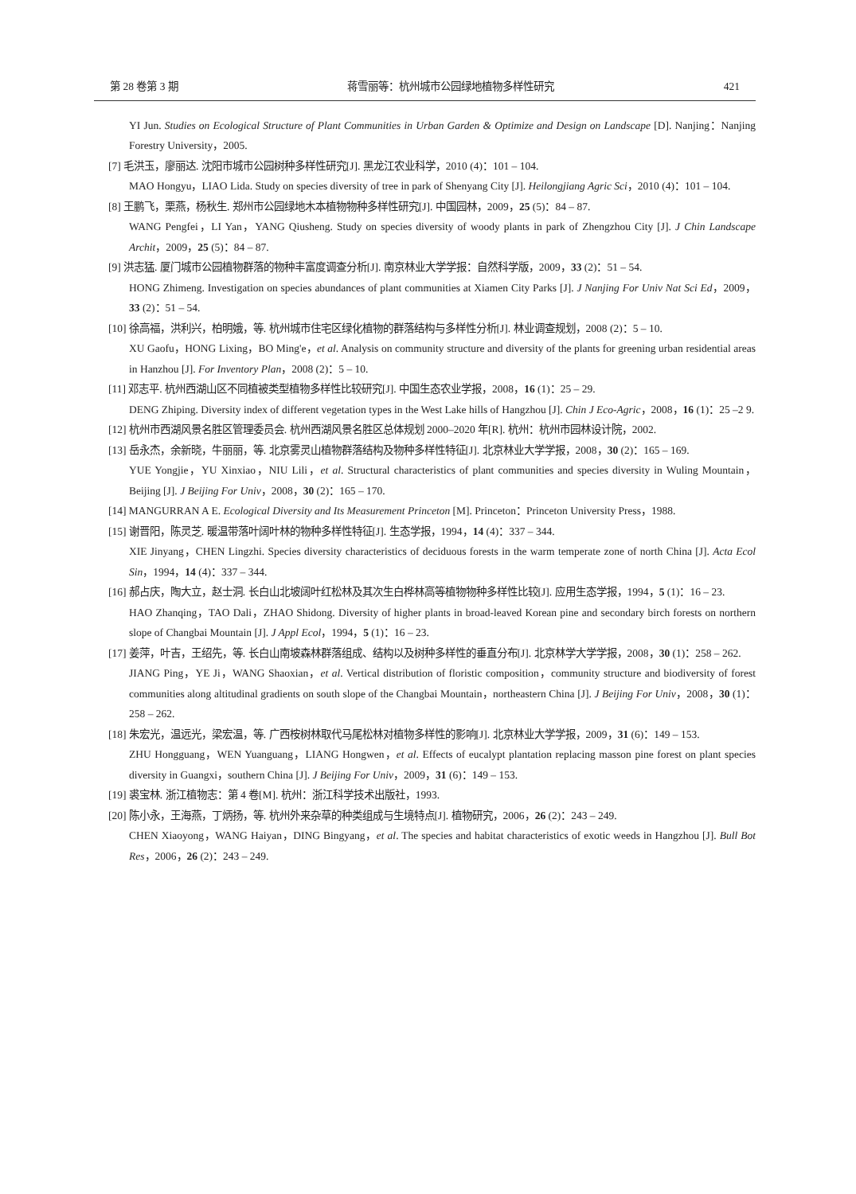第 28 卷第 3 期 蒋雪丽等：杭州城市公园绿地植物多样性研究 421
YI Jun. Studies on Ecological Structure of Plant Communities in Urban Garden & Optimize and Design on Landscape [D]. Nanjing：Nanjing Forestry University，2005.
[7] 毛洪玉，廖丽达. 沈阳市城市公园树种多样性研究[J]. 黑龙江农业科学，2010 (4)：101 – 104.
MAO Hongyu，LIAO Lida. Study on species diversity of tree in park of Shenyang City [J]. Heilongjiang Agric Sci，2010 (4)：101 – 104.
[8] 王鹏飞，栗燕，杨秋生. 郑州市公园绿地木本植物物种多样性研究[J]. 中国园林，2009，25 (5)：84 – 87.
WANG Pengfei，LI Yan，YANG Qiusheng. Study on species diversity of woody plants in park of Zhengzhou City [J]. J Chin Landscape Archit，2009，25 (5)：84 – 87.
[9] 洪志猛. 厦门城市公园植物群落的物种丰富度调查分析[J]. 南京林业大学学报：自然科学版，2009，33 (2)：51 – 54.
HONG Zhimeng. Investigation on species abundances of plant communities at Xiamen City Parks [J]. J Nanjing For Univ Nat Sci Ed，2009，33 (2)：51 – 54.
[10] 徐高福，洪利兴，柏明娥，等. 杭州城市住宅区绿化植物的群落结构与多样性分析[J]. 林业调查规划，2008 (2)：5 – 10.
XU Gaofu，HONG Lixing，BO Ming'e，et al. Analysis on community structure and diversity of the plants for greening urban residential areas in Hanzhou [J]. For Inventory Plan，2008 (2)：5 – 10.
[11] 邓志平. 杭州西湖山区不同植被类型植物多样性比较研究[J]. 中国生态农业学报，2008，16 (1)：25 – 29.
DENG Zhiping. Diversity index of different vegetation types in the West Lake hills of Hangzhou [J]. Chin J Eco-Agric，2008，16 (1)：25 –2 9.
[12] 杭州市西湖风景名胜区管理委员会. 杭州西湖风景名胜区总体规划 2000–2020 年[R]. 杭州：杭州市园林设计院，2002.
[13] 岳永杰，余新晓，牛丽丽，等. 北京雾灵山植物群落结构及物种多样性特征[J]. 北京林业大学学报，2008，30 (2)：165 – 169.
YUE Yongjie，YU Xinxiao，NIU Lili，et al. Structural characteristics of plant communities and species diversity in Wuling Mountain，Beijing [J]. J Beijing For Univ，2008，30 (2)：165 – 170.
[14] MANGURRAN A E. Ecological Diversity and Its Measurement Princeton [M]. Princeton：Princeton University Press，1988.
[15] 谢晋阳，陈灵芝. 暖温带落叶阔叶林的物种多样性特征[J]. 生态学报，1994，14 (4)：337 – 344.
XIE Jinyang，CHEN Lingzhi. Species diversity characteristics of deciduous forests in the warm temperate zone of north China [J]. Acta Ecol Sin，1994，14 (4)：337 – 344.
[16] 郝占庆，陶大立，赵士洞. 长白山北坡阔叶红松林及其次生白桦林高等植物物种多样性比较[J]. 应用生态学报，1994，5 (1)：16 – 23.
HAO Zhanqing，TAO Dali，ZHAO Shidong. Diversity of higher plants in broad-leaved Korean pine and secondary birch forests on northern slope of Changbai Mountain [J]. J Appl Ecol，1994，5 (1)：16 – 23.
[17] 姜萍，叶吉，王绍先，等. 长白山南坡森林群落组成、结构以及树种多样性的垂直分布[J]. 北京林学大学学报，2008，30 (1)：258 – 262.
JIANG Ping，YE Ji，WANG Shaoxian，et al. Vertical distribution of floristic composition，community structure and biodiversity of forest communities along altitudinal gradients on south slope of the Changbai Mountain，northeastern China [J]. J Beijing For Univ，2008，30 (1)：258 – 262.
[18] 朱宏光，温远光，梁宏温，等. 广西桉树林取代马尾松林对植物多样性的影响[J]. 北京林业大学学报，2009，31 (6)：149 – 153.
ZHU Hongguang，WEN Yuanguang，LIANG Hongwen，et al. Effects of eucalypt plantation replacing masson pine forest on plant species diversity in Guangxi，southern China [J]. J Beijing For Univ，2009，31 (6)：149 – 153.
[19] 裘宝林. 浙江植物志：第 4 卷[M]. 杭州：浙江科学技术出版社，1993.
[20] 陈小永，王海燕，丁炳扬，等. 杭州外来杂草的种类组成与生境特点[J]. 植物研究，2006，26 (2)：243 – 249.
CHEN Xiaoyong，WANG Haiyan，DING Bingyang，et al. The species and habitat characteristics of exotic weeds in Hangzhou [J]. Bull Bot Res，2006，26 (2)：243 – 249.